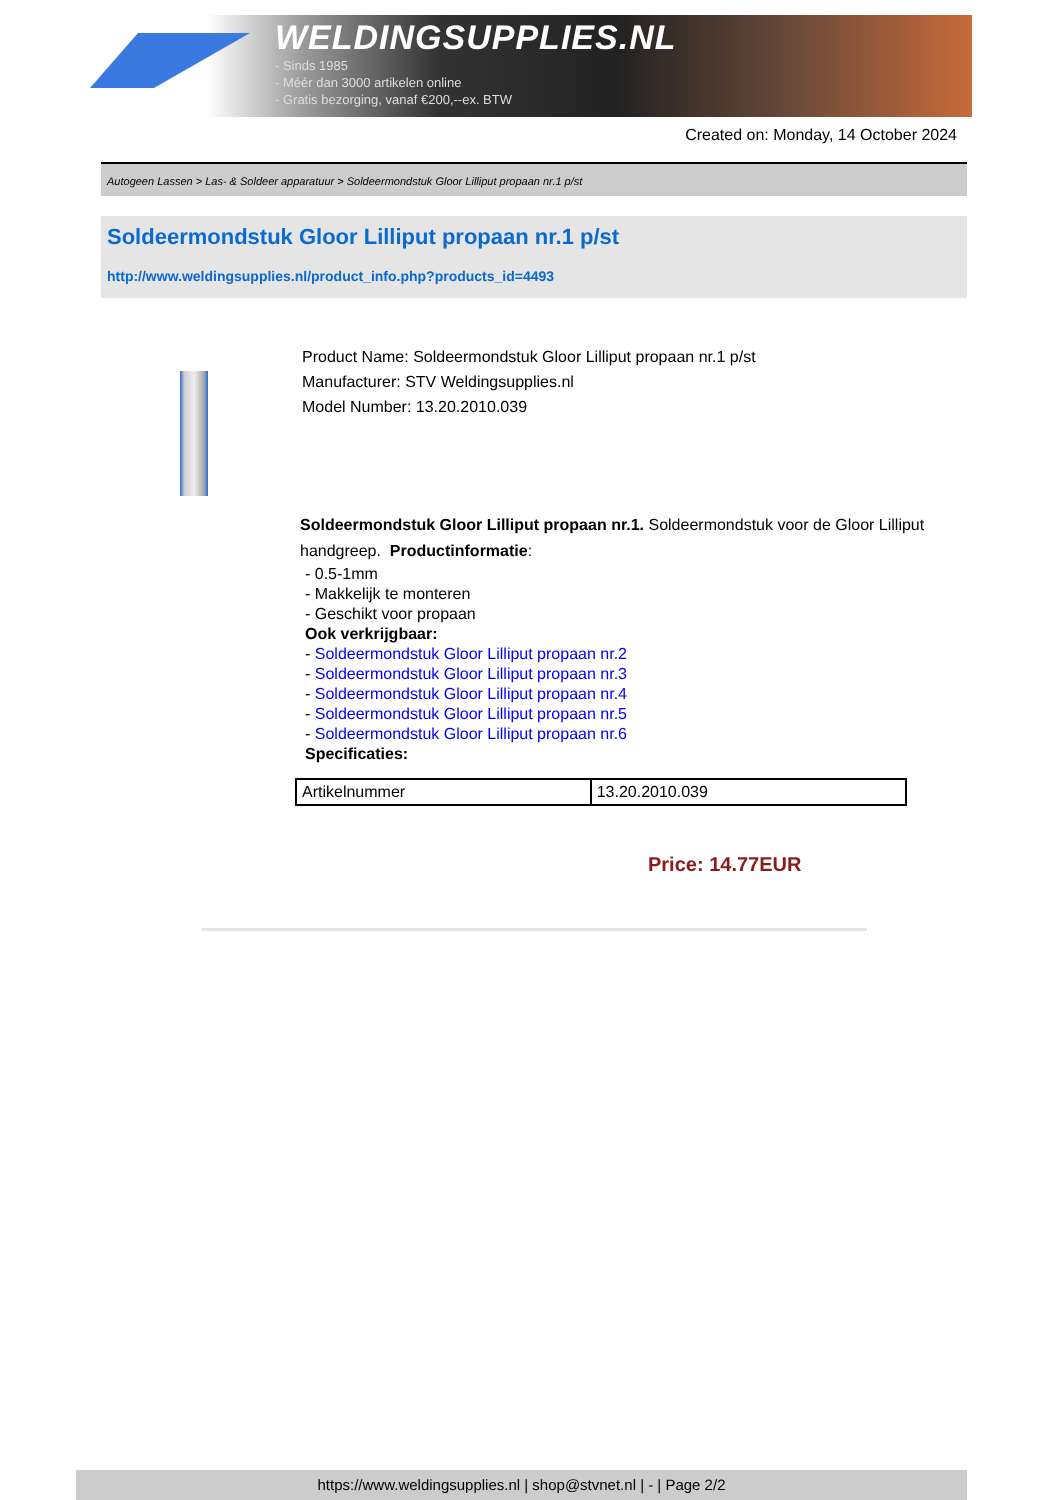WELDINGSUPPLIES.NL
- Sinds 1985
- Méér dan 3000 artikelen online
- Gratis bezorging, vanaf €200,--ex. BTW
Created on: Monday, 14 October 2024
Autogeen Lassen > Las- & Soldeer apparatuur > Soldeermondstuk Gloor Lilliput propaan nr.1 p/st
Soldeermondstuk Gloor Lilliput propaan nr.1 p/st
http://www.weldingsupplies.nl/product_info.php?products_id=4493
Product Name: Soldeermondstuk Gloor Lilliput propaan nr.1 p/st
Manufacturer: STV Weldingsupplies.nl
Model Number: 13.20.2010.039
Soldeermondstuk Gloor Lilliput propaan nr.1. Soldeermondstuk voor de Gloor Lilliput handgreep. Productinformatie:
- 0.5-1mm
- Makkelijk te monteren
- Geschikt voor propaan
Ook verkrijgbaar:
- Soldeermondstuk Gloor Lilliput propaan nr.2
- Soldeermondstuk Gloor Lilliput propaan nr.3
- Soldeermondstuk Gloor Lilliput propaan nr.4
- Soldeermondstuk Gloor Lilliput propaan nr.5
- Soldeermondstuk Gloor Lilliput propaan nr.6
Specificaties:
| Artikelnummer | 13.20.2010.039 |
Price: 14.77EUR
https://www.weldingsupplies.nl | shop@stvnet.nl | - | Page 2/2